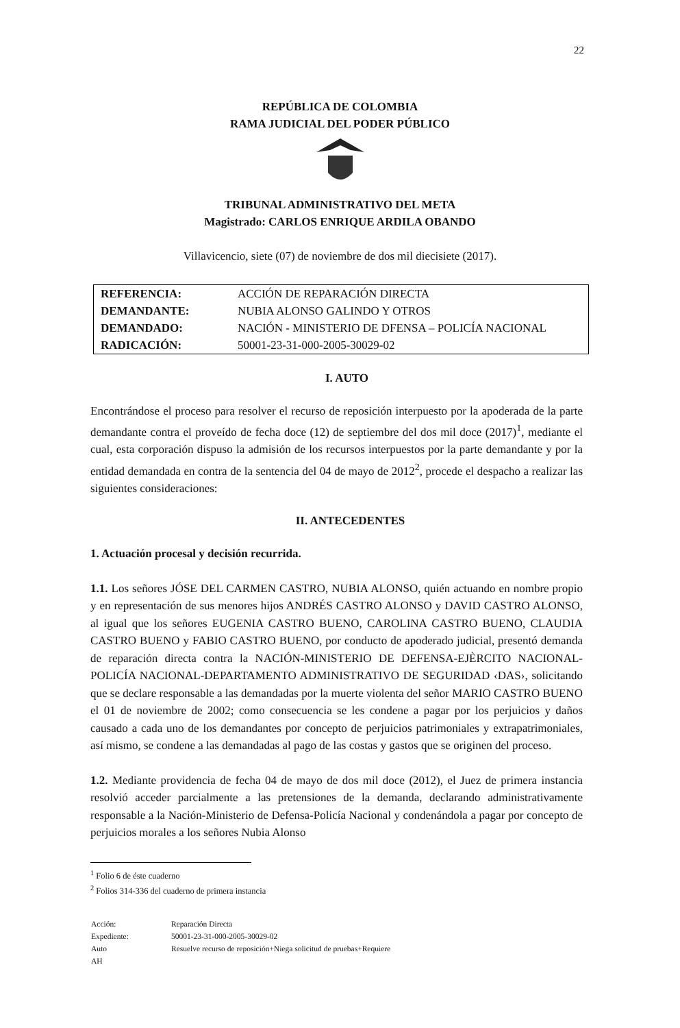22
REPÚBLICA DE COLOMBIA
RAMA JUDICIAL DEL PODER PÚBLICO
TRIBUNAL ADMINISTRATIVO DEL META
Magistrado: CARLOS ENRIQUE ARDILA OBANDO
Villavicencio, siete (07) de noviembre de dos mil diecisiete (2017).
| REFERENCIA: | ACCIÓN DE REPARACIÓN DIRECTA |
| DEMANDANTE: | NUBIA ALONSO GALINDO Y OTROS |
| DEMANDADO: | NACIÓN - MINISTERIO DE DFENSA – POLICÍA NACIONAL |
| RADICACIÓN: | 50001-23-31-000-2005-30029-02 |
I. AUTO
Encontrándose el proceso para resolver el recurso de reposición interpuesto por la apoderada de la parte demandante contra el proveído de fecha doce (12) de septiembre del dos mil doce (2017)<sup>1</sup>, mediante el cual, esta corporación dispuso la admisión de los recursos interpuestos por la parte demandante y por la entidad demandada en contra de la sentencia del 04 de mayo de 2012<sup>2</sup>, procede el despacho a realizar las siguientes consideraciones:
II. ANTECEDENTES
1. Actuación procesal y decisión recurrida.
1.1. Los señores JÓSE DEL CARMEN CASTRO, NUBIA ALONSO, quién actuando en nombre propio y en representación de sus menores hijos ANDRÉS CASTRO ALONSO y DAVID CASTRO ALONSO, al igual que los señores EUGENIA CASTRO BUENO, CAROLINA CASTRO BUENO, CLAUDIA CASTRO BUENO y FABIO CASTRO BUENO, por conducto de apoderado judicial, presentó demanda de reparación directa contra la NACIÓN-MINISTERIO DE DEFENSA-EJÈRCITO NACIONAL-POLICÍA NACIONAL-DEPARTAMENTO ADMINISTRATIVO DE SEGURIDAD ‹DAS›, solicitando que se declare responsable a las demandadas por la muerte violenta del señor MARIO CASTRO BUENO el 01 de noviembre de 2002; como consecuencia se les condene a pagar por los perjuicios y daños causado a cada uno de los demandantes por concepto de perjuicios patrimoniales y extrapatrimoniales, así mismo, se condene a las demandadas al pago de las costas y gastos que se originen del proceso.
1.2. Mediante providencia de fecha 04 de mayo de dos mil doce (2012), el Juez de primera instancia resolvió acceder parcialmente a las pretensiones de la demanda, declarando administrativamente responsable a la Nación-Ministerio de Defensa-Policía Nacional y condenándola a pagar por concepto de perjuicios morales a los señores Nubia Alonso
<sup>1</sup> Folio 6 de éste cuaderno
<sup>2</sup> Folios 314-336 del cuaderno de primera instancia
| Acción: | Reparación Directa |
| Expediente: | 50001-23-31-000-2005-30029-02 |
| Auto | Resuelve recurso de reposición+Niega solicitud de pruebas+Requiere |
| AH | |